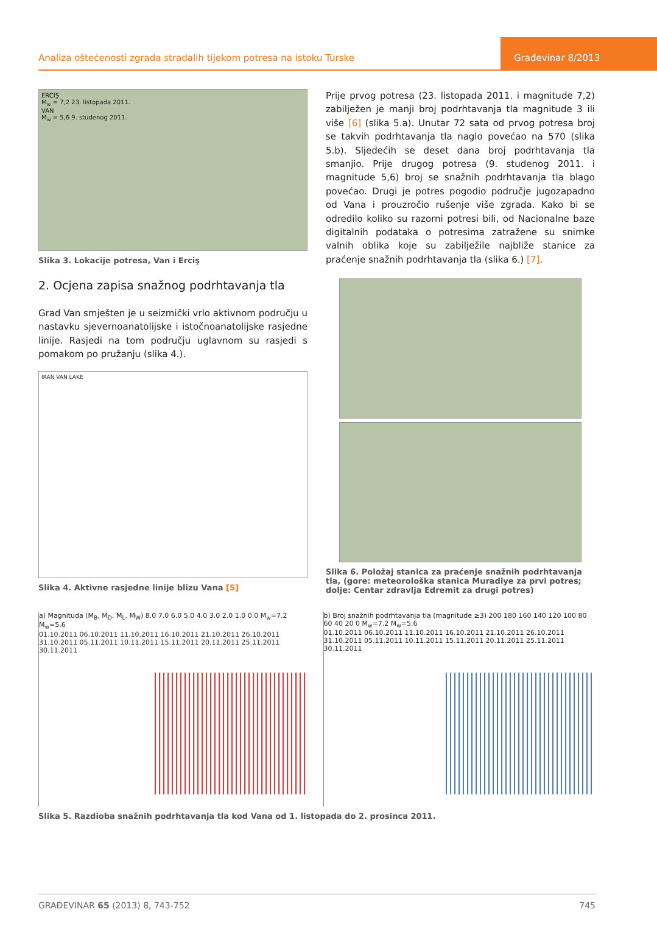Analiza oštećenosti zgrada stradalih tijekom potresa na istoku Turske
Građevinar 8/2013
ERCIŞ
M<sub>w</sub> = 7,2 23. listopada 2011.
VAN
M<sub>w</sub> = 5,6 9. studenog 2011.
Slika 3. Lokacije potresa, Van i Erciş
2. Ocjena zapisa snažnog podrhtavanja tla
Grad Van smješten je u seizmički vrlo aktivnom području u nastavku sjevernoanatolijske i istočnoanatolijske rasjedne linije. Rasjedi na tom području uglavnom su rasjedi s pomakom po pružanju (slika 4.).
IRAN VAN LAKE
Slika 4. Aktivne rasjedne linije blizu Vana [5]
Prije prvog potresa (23. listopada 2011. i magnitude 7,2) zabilježen je manji broj podrhtavanja tla magnitude 3 ili više [6] (slika 5.a). Unutar 72 sata od prvog potresa broj se takvih podrhtavanja tla naglo povećao na 570 (slika 5.b). Sljedećih se deset dana broj podrhtavanja tla smanjio. Prije drugog potresa (9. studenog 2011. i magnitude 5,6) broj se snažnih podrhtavanja tla blago povećao. Drugi je potres pogodio područje jugozapadno od Vana i prouzročio rušenje više zgrada. Kako bi se odredilo koliko su razorni potresi bili, od Nacionalne baze digitalnih podataka o potresima zatražene su snimke valnih oblika koje su zabilježile najbliže stanice za praćenje snažnih podrhtavanja tla (slika 6.) [7].
Slika 6. Položaj stanica za praćenje snažnih podrhtavanja tla, (gore: meteorološka stanica Muradiye za prvi potres; dolje: Centar zdravlja Edremit za drugi potres)
a) Magnituda (M<sub>B</sub>, M<sub>D</sub>, M<sub>L</sub>, M<sub>W</sub>) 8.0 7.0 6.0 5.0 4.0 3.0 2.0 1.0 0.0 M<sub>w</sub>=7.2 M<sub>w</sub>=5.6
01.10.2011 06.10.2011 11.10.2011 16.10.2011 21.10.2011 26.10.2011 31.10.2011 05.11.2011 10.11.2011 15.11.2011 20.11.2011 25.11.2011 30.11.2011
b) Broj snažnih podrhtavanja tla (magnitude ≥3) 200 180 160 140 120 100 80 60 40 20 0 M<sub>w</sub>=7.2 M<sub>w</sub>=5.6
01.10.2011 06.10.2011 11.10.2011 16.10.2011 21.10.2011 26.10.2011 31.10.2011 05.11.2011 10.11.2011 15.11.2011 20.11.2011 25.11.2011 30.11.2011
Slika 5. Razdioba snažnih podrhtavanja tla kod Vana od 1. listopada do 2. prosinca 2011.
GRAĐEVINAR 65 (2013) 8, 743-752 745